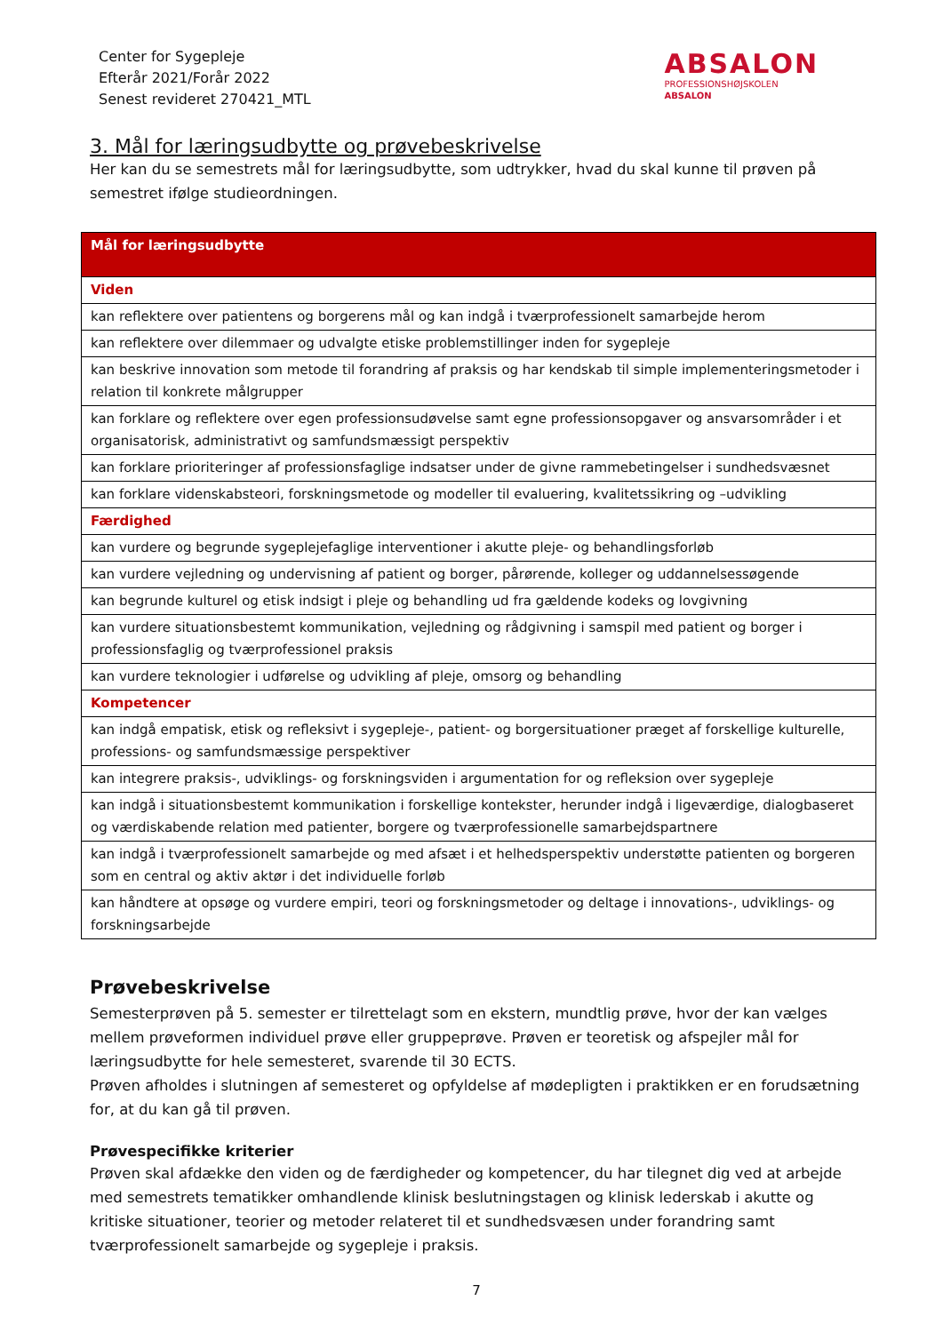Center for Sygepleje
Efterår 2021/Forår 2022
Senest revideret 270421_MTL
ABSALON
PROFESSIONSHØJSKOLEN
ABSALON
3. Mål for læringsudbytte og prøvebeskrivelse
Her kan du se semestrets mål for læringsudbytte, som udtrykker, hvad du skal kunne til prøven på semestret ifølge studieordningen.
| Mål for læringsudbytte |
| --- |
| Viden |
| kan reflektere over patientens og borgerens mål og kan indgå i tværprofessionelt samarbejde herom |
| kan reflektere over dilemmaer og udvalgte etiske problemstillinger inden for sygepleje |
| kan beskrive innovation som metode til forandring af praksis og har kendskab til simple implementeringsmetoder i relation til konkrete målgrupper |
| kan forklare og reflektere over egen professionsudøvelse samt egne professionsopgaver og ansvarsområder i et organisatorisk, administrativt og samfundsmæssigt perspektiv |
| kan forklare prioriteringer af professionsfaglige indsatser under de givne rammebetingelser i sundhedsvæsnet |
| kan forklare videnskabsteori, forskningsmetode og modeller til evaluering, kvalitetssikring og –udvikling |
| Færdighed |
| kan vurdere og begrunde sygeplejefaglige interventioner i akutte pleje- og behandlingsforløb |
| kan vurdere vejledning og undervisning af patient og borger, pårørende, kolleger og uddannelsessøgende |
| kan begrunde kulturel og etisk indsigt i pleje og behandling ud fra gældende kodeks og lovgivning |
| kan vurdere situationsbestemt kommunikation, vejledning og rådgivning i samspil med patient og borger i professionsfaglig og tværprofessionel praksis |
| kan vurdere teknologier i udførelse og udvikling af pleje, omsorg og behandling |
| Kompetencer |
| kan indgå empatisk, etisk og refleksivt i sygepleje-, patient- og borgersituationer præget af forskellige kulturelle, professions- og samfundsmæssige perspektiver |
| kan integrere praksis-, udviklings- og forskningsviden i argumentation for og refleksion over sygepleje |
| kan indgå i situationsbestemt kommunikation i forskellige kontekster, herunder indgå i ligeværdige, dialogbaseret og værdiskabende relation med patienter, borgere og tværprofessionelle samarbejdspartnere |
| kan indgå i tværprofessionelt samarbejde og med afsæt i et helhedsperspektiv understøtte patienten og borgeren som en central og aktiv aktør i det individuelle forløb |
| kan håndtere at opsøge og vurdere empiri, teori og forskningsmetoder og deltage i innovations-, udviklings- og forskningsarbejde |
Prøvebeskrivelse
Semesterprøven på 5. semester er tilrettelagt som en ekstern, mundtlig prøve, hvor der kan vælges mellem prøveformen individuel prøve eller gruppeprøve. Prøven er teoretisk og afspejler mål for læringsudbytte for hele semesteret, svarende til 30 ECTS.
Prøven afholdes i slutningen af semesteret og opfyldelse af mødepligten i praktikken er en forudsætning for, at du kan gå til prøven.
Prøvespecifikke kriterier
Prøven skal afdække den viden og de færdigheder og kompetencer, du har tilegnet dig ved at arbejde med semestrets tematikker omhandlende klinisk beslutningstagen og klinisk lederskab i akutte og kritiske situationer, teorier og metoder relateret til et sundhedsvæsen under forandring samt tværprofessionelt samarbejde og sygepleje i praksis.
7